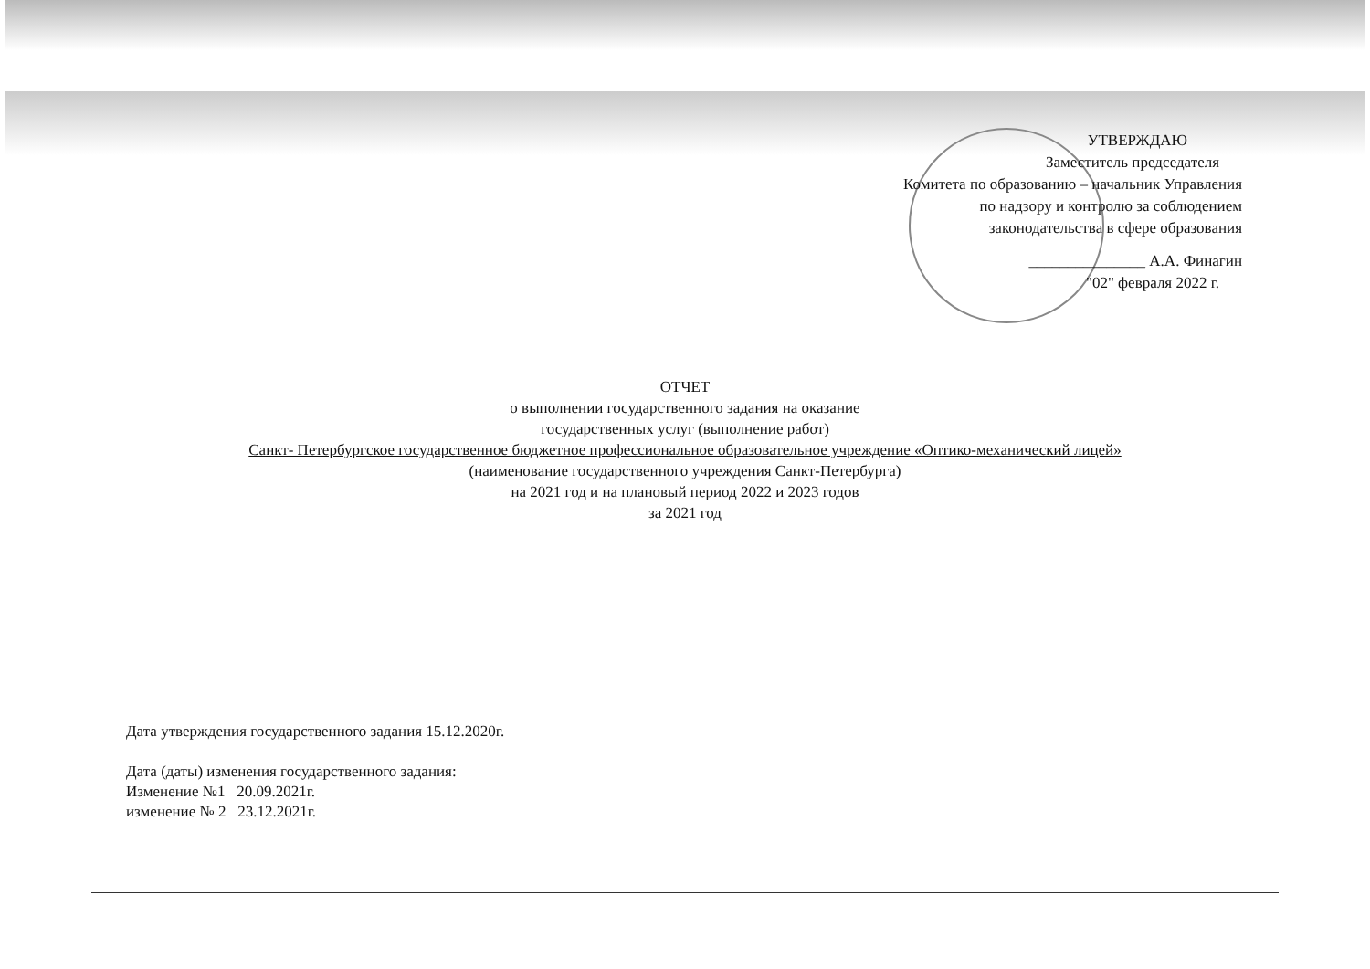УТВЕРЖДАЮ
Заместитель председателя
Комитета по образованию – начальник Управления
по надзору и контролю за соблюдением
законодательства в сфере образования
_______________ А.А. Финагин
"02" февраля 2022 г.
ОТЧЕТ
о выполнении государственного задания на оказание
государственных услуг (выполнение работ)
Санкт- Петербургское государственное бюджетное профессиональное образовательное учреждение «Оптико-механический лицей»
(наименование государственного учреждения Санкт-Петербурга)
на 2021 год и на плановый период 2022 и 2023 годов
за 2021 год
Дата утверждения государственного задания 15.12.2020г.
Дата (даты) изменения государственного задания:
Изменение №1 20.09.2021г.
изменение № 2 23.12.2021г.